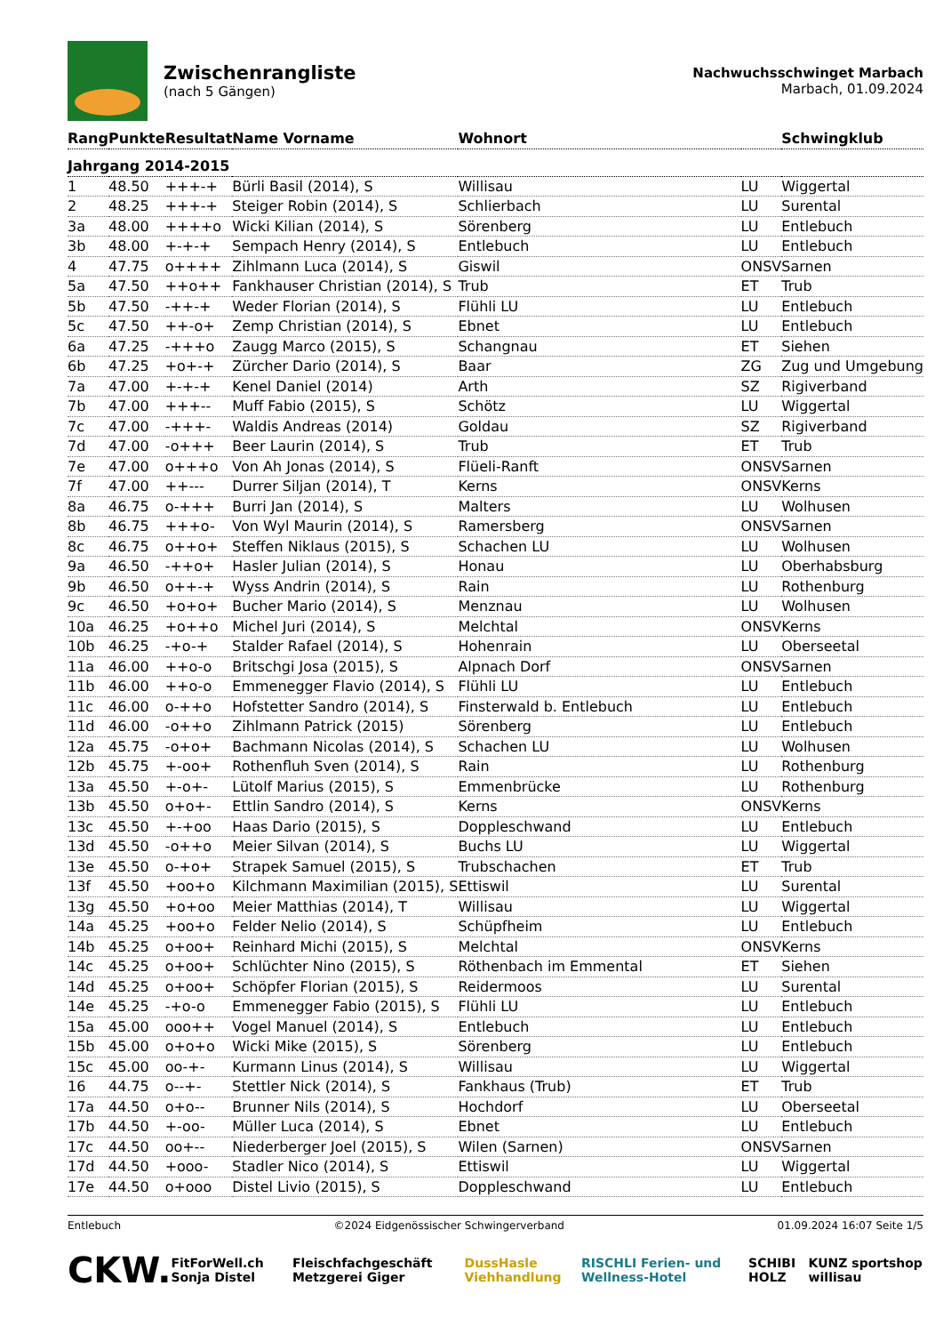Zwischenrangliste
(nach 5 Gängen)
Nachwuchsschwinget Marbach
Marbach, 01.09.2024
| Rang | Punkte | Resultat | Name Vorname | Wohnort | | Schwingklub |
| --- | --- | --- | --- | --- | --- | --- |
| Jahrgang 2014-2015 | | | | | | |
| 1 | 48.50 | +++-+ | Bürli Basil (2014), S | Willisau | LU | Wiggertal |
| 2 | 48.25 | +++-+ | Steiger Robin (2014), S | Schlierbach | LU | Surental |
| 3a | 48.00 | ++++o | Wicki Kilian (2014), S | Sörenberg | LU | Entlebuch |
| 3b | 48.00 | +-+-+ | Sempach Henry (2014), S | Entlebuch | LU | Entlebuch |
| 4 | 47.75 | o++++ | Zihlmann Luca (2014), S | Giswil | ONSV | Sarnen |
| 5a | 47.50 | ++o++ | Fankhauser Christian (2014), S | Trub | ET | Trub |
| 5b | 47.50 | -++-+ | Weder Florian (2014), S | Flühli LU | LU | Entlebuch |
| 5c | 47.50 | ++-o+ | Zemp Christian (2014), S | Ebnet | LU | Entlebuch |
| 6a | 47.25 | -+++o | Zaugg Marco (2015), S | Schangnau | ET | Siehen |
| 6b | 47.25 | +o+-+ | Zürcher Dario (2014), S | Baar | ZG | Zug und Umgebung |
| 7a | 47.00 | +-+-+ | Kenel Daniel (2014) | Arth | SZ | Rigiverband |
| 7b | 47.00 | +++-- | Muff Fabio (2015), S | Schötz | LU | Wiggertal |
| 7c | 47.00 | -+++- | Waldis Andreas (2014) | Goldau | SZ | Rigiverband |
| 7d | 47.00 | -o+++ | Beer Laurin (2014), S | Trub | ET | Trub |
| 7e | 47.00 | o+++o | Von Ah Jonas (2014), S | Flüeli-Ranft | ONSV | Sarnen |
| 7f | 47.00 | ++--- | Durrer Siljan (2014), T | Kerns | ONSV | Kerns |
| 8a | 46.75 | o-+++ | Burri Jan (2014), S | Malters | LU | Wolhusen |
| 8b | 46.75 | +++o- | Von Wyl Maurin (2014), S | Ramersberg | ONSV | Sarnen |
| 8c | 46.75 | o++o+ | Steffen Niklaus (2015), S | Schachen LU | LU | Wolhusen |
| 9a | 46.50 | -++o+ | Hasler Julian (2014), S | Honau | LU | Oberhabsburg |
| 9b | 46.50 | o++-+ | Wyss Andrin (2014), S | Rain | LU | Rothenburg |
| 9c | 46.50 | +o+o+ | Bucher Mario (2014), S | Menznau | LU | Wolhusen |
| 10a | 46.25 | +o++o | Michel Juri (2014), S | Melchtal | ONSV | Kerns |
| 10b | 46.25 | -+o-+ | Stalder Rafael (2014), S | Hohenrain | LU | Oberseetal |
| 11a | 46.00 | ++o-o | Britschgi Josa (2015), S | Alpnach Dorf | ONSV | Sarnen |
| 11b | 46.00 | ++o-o | Emmenegger Flavio (2014), S | Flühli LU | LU | Entlebuch |
| 11c | 46.00 | o-++o | Hofstetter Sandro (2014), S | Finsterwald b. Entlebuch | LU | Entlebuch |
| 11d | 46.00 | -o++o | Zihlmann Patrick (2015) | Sörenberg | LU | Entlebuch |
| 12a | 45.75 | -o+o+ | Bachmann Nicolas (2014), S | Schachen LU | LU | Wolhusen |
| 12b | 45.75 | +-oo+ | Rothenfluh Sven (2014), S | Rain | LU | Rothenburg |
| 13a | 45.50 | +-o+- | Lütolf Marius (2015), S | Emmenbrücke | LU | Rothenburg |
| 13b | 45.50 | o+o+- | Ettlin Sandro (2014), S | Kerns | ONSV | Kerns |
| 13c | 45.50 | +-+oo | Haas Dario (2015), S | Doppleschwand | LU | Entlebuch |
| 13d | 45.50 | -o++o | Meier Silvan (2014), S | Buchs LU | LU | Wiggertal |
| 13e | 45.50 | o-+o+ | Strapek Samuel (2015), S | Trubschachen | ET | Trub |
| 13f | 45.50 | +oo+o | Kilchmann Maximilian (2015), S | Ettiswil | LU | Surental |
| 13g | 45.50 | +o+oo | Meier Matthias (2014), T | Willisau | LU | Wiggertal |
| 14a | 45.25 | +oo+o | Felder Nelio (2014), S | Schüpfheim | LU | Entlebuch |
| 14b | 45.25 | o+oo+ | Reinhard Michi (2015), S | Melchtal | ONSV | Kerns |
| 14c | 45.25 | o+oo+ | Schlüchter Nino (2015), S | Röthenbach im Emmental | ET | Siehen |
| 14d | 45.25 | o+oo+ | Schöpfer Florian (2015), S | Reidermoos | LU | Surental |
| 14e | 45.25 | -+o-o | Emmenegger Fabio (2015), S | Flühli LU | LU | Entlebuch |
| 15a | 45.00 | ooo++ | Vogel Manuel (2014), S | Entlebuch | LU | Entlebuch |
| 15b | 45.00 | o+o+o | Wicki Mike (2015), S | Sörenberg | LU | Entlebuch |
| 15c | 45.00 | oo-+- | Kurmann Linus (2014), S | Willisau | LU | Wiggertal |
| 16 | 44.75 | o--+- | Stettler Nick (2014), S | Fankhaus (Trub) | ET | Trub |
| 17a | 44.50 | o+o-- | Brunner Nils (2014), S | Hochdorf | LU | Oberseetal |
| 17b | 44.50 | +-oo- | Müller Luca (2014), S | Ebnet | LU | Entlebuch |
| 17c | 44.50 | oo+-- | Niederberger Joel (2015), S | Wilen (Sarnen) | ONSV | Sarnen |
| 17d | 44.50 | +ooo- | Stadler Nico (2014), S | Ettiswil | LU | Wiggertal |
| 17e | 44.50 | o+ooo | Distel Livio (2015), S | Doppleschwand | LU | Entlebuch |
Entlebuch ©2024 Eidgenössischer Schwingerverband 01.09.2024 16:07 Seite 1/5
CKW. FitForWell.ch Sonja Distel Fleischfachgeschäft Metzgerei Giger DussHasle Viehhandlung RISCHLI Ferien- und Wellness-Hotel SCHIBI HOLZ KUNZ sportshop willisau